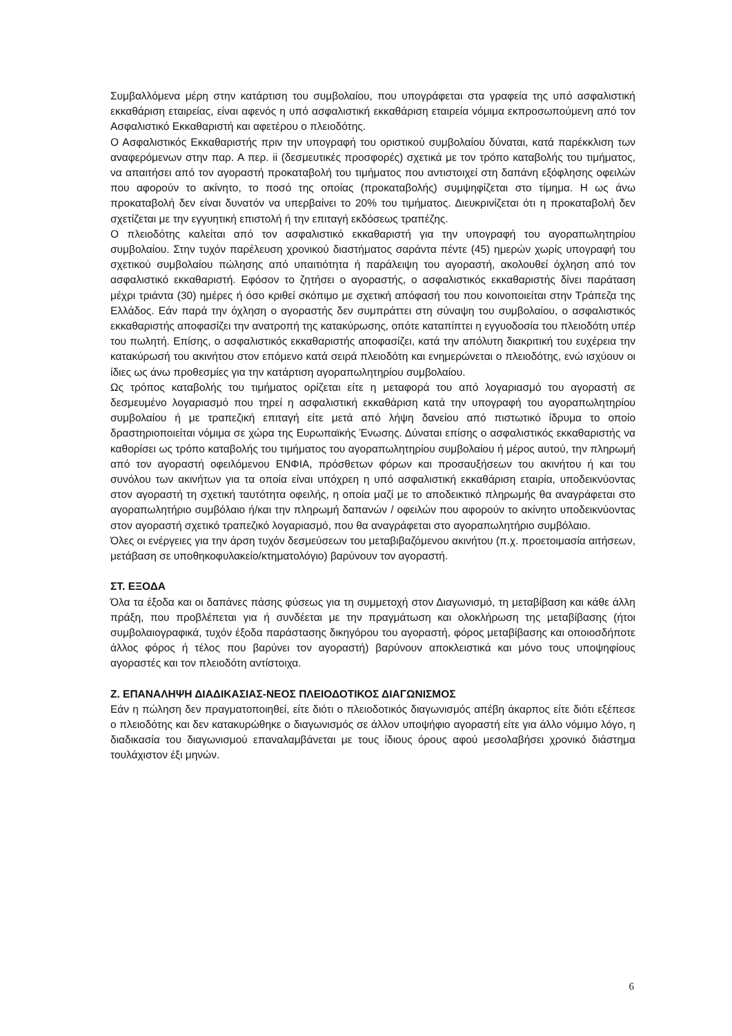Συμβαλλόμενα μέρη στην κατάρτιση του συμβολαίου, που υπογράφεται στα γραφεία της υπό ασφαλιστική εκκαθάριση εταιρείας, είναι αφενός η υπό ασφαλιστική εκκαθάριση εταιρεία νόμιμα εκπροσωπούμενη από τον Ασφαλιστικό Εκκαθαριστή και αφετέρου ο πλειοδότης.
Ο Ασφαλιστικός Εκκαθαριστής πριν την υπογραφή του οριστικού συμβολαίου δύναται, κατά παρέκκλιση των αναφερόμενων στην παρ. Α περ. ii (δεσμευτικές προσφορές) σχετικά με τον τρόπο καταβολής του τιμήματος, να απαιτήσει από τον αγοραστή προκαταβολή του τιμήματος που αντιστοιχεί στη δαπάνη εξόφλησης οφειλών που αφορούν το ακίνητο, το ποσό της οποίας (προκαταβολής) συμψηφίζεται στο τίμημα. Η ως άνω προκαταβολή δεν είναι δυνατόν να υπερβαίνει το 20% του τιμήματος. Διευκρινίζεται ότι η προκαταβολή δεν σχετίζεται με την εγγυητική επιστολή ή την επιταγή εκδόσεως τραπέζης.
Ο πλειοδότης καλείται από τον ασφαλιστικό εκκαθαριστή για την υπογραφή του αγοραπωλητηρίου συμβολαίου. Στην τυχόν παρέλευση χρονικού διαστήματος σαράντα πέντε (45) ημερών χωρίς υπογραφή του σχετικού συμβολαίου πώλησης από υπαιτιότητα ή παράλειψη του αγοραστή, ακολουθεί όχληση από τον ασφαλιστικό εκκαθαριστή. Εφόσον το ζητήσει ο αγοραστής, ο ασφαλιστικός εκκαθαριστής δίνει παράταση μέχρι τριάντα (30) ημέρες ή όσο κριθεί σκόπιμο με σχετική απόφασή του που κοινοποιείται στην Τράπεζα της Ελλάδος. Εάν παρά την όχληση ο αγοραστής δεν συμπράττει στη σύναψη του συμβολαίου, ο ασφαλιστικός εκκαθαριστής αποφασίζει την ανατροπή της κατακύρωσης, οπότε καταπίπτει η εγγυοδοσία του πλειοδότη υπέρ του πωλητή. Επίσης, ο ασφαλιστικός εκκαθαριστής αποφασίζει, κατά την απόλυτη διακριτική του ευχέρεια την κατακύρωσή του ακινήτου στον επόμενο κατά σειρά πλειοδότη και ενημερώνεται ο πλειοδότης, ενώ ισχύουν οι ίδιες ως άνω προθεσμίες για την κατάρτιση αγοραπωλητηρίου συμβολαίου.
Ως τρόπος καταβολής του τιμήματος ορίζεται είτε η μεταφορά του από λογαριασμό του αγοραστή σε δεσμευμένο λογαριασμό που τηρεί η ασφαλιστική εκκαθάριση κατά την υπογραφή του αγοραπωλητηρίου συμβολαίου ή με τραπεζική επιταγή είτε μετά από λήψη δανείου από πιστωτικό ίδρυμα το οποίο δραστηριοποιείται νόμιμα σε χώρα της Ευρωπαϊκής Ένωσης. Δύναται επίσης ο ασφαλιστικός εκκαθαριστής να καθορίσει ως τρόπο καταβολής του τιμήματος του αγοραπωλητηρίου συμβολαίου ή μέρος αυτού, την πληρωμή από τον αγοραστή οφειλόμενου ΕΝΦΙΑ, πρόσθετων φόρων και προσαυξήσεων του ακινήτου ή και του συνόλου των ακινήτων για τα οποία είναι υπόχρεη η υπό ασφαλιστική εκκαθάριση εταιρία, υποδεικνύοντας στον αγοραστή τη σχετική ταυτότητα οφειλής, η οποία μαζί με το αποδεικτικό πληρωμής θα αναγράφεται στο αγοραπωλητήριο συμβόλαιο ή/και την πληρωμή δαπανών / οφειλών που αφορούν το ακίνητο υποδεικνύοντας στον αγοραστή σχετικό τραπεζικό λογαριασμό, που θα αναγράφεται στο αγοραπωλητήριο συμβόλαιο.
Όλες οι ενέργειες για την άρση τυχόν δεσμεύσεων του μεταβιβαζόμενου ακινήτου (π.χ. προετοιμασία αιτήσεων, μετάβαση σε υποθηκοφυλακείο/κτηματολόγιο) βαρύνουν τον αγοραστή.
ΣΤ. ΕΞΟΔΑ
Όλα τα έξοδα και οι δαπάνες πάσης φύσεως για τη συμμετοχή στον Διαγωνισμό, τη μεταβίβαση και κάθε άλλη πράξη, που προβλέπεται για ή συνδέεται με την πραγμάτωση και ολοκλήρωση της μεταβίβασης (ήτοι συμβολαιογραφικά, τυχόν έξοδα παράστασης δικηγόρου του αγοραστή, φόρος μεταβίβασης και οποιοσδήποτε άλλος φόρος ή τέλος που βαρύνει τον αγοραστή) βαρύνουν αποκλειστικά και μόνο τους υποψηφίους αγοραστές και τον πλειοδότη αντίστοιχα.
Ζ. ΕΠΑΝΑΛΗΨΗ ΔΙΑΔΙΚΑΣΙΑΣ-ΝΕΟΣ ΠΛΕΙΟΔΟΤΙΚΟΣ ΔΙΑΓΩΝΙΣΜΟΣ
Εάν η πώληση δεν πραγματοποιηθεί, είτε διότι ο πλειοδοτικός διαγωνισμός απέβη άκαρπος είτε διότι εξέπεσε ο πλειοδότης και δεν κατακυρώθηκε ο διαγωνισμός σε άλλον υποψήφιο αγοραστή είτε για άλλο νόμιμο λόγο, η διαδικασία του διαγωνισμού επαναλαμβάνεται με τους ίδιους όρους αφού μεσολαβήσει χρονικό διάστημα τουλάχιστον έξι μηνών.
6